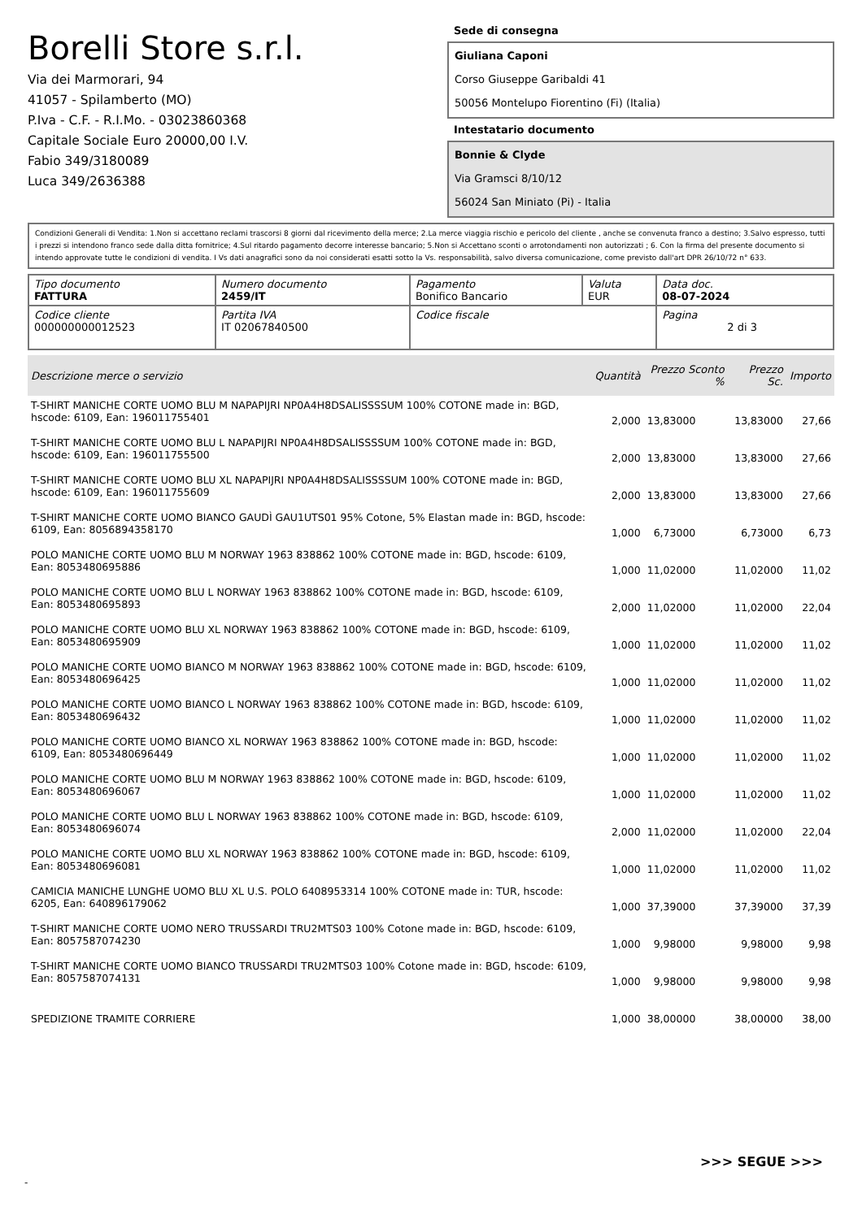Borelli Store s.r.l.
Via dei Marmorari, 94
41057 - Spilamberto (MO)
P.Iva - C.F. - R.I.Mo. - 03023860368
Capitale Sociale Euro 20000,00 I.V.
Fabio 349/3180089
Luca 349/2636388
Sede di consegna
Giuliana Caponi
Corso Giuseppe Garibaldi 41
50056 Montelupo Fiorentino (Fi) (Italia)
Intestatario documento
Bonnie & Clyde
Via Gramsci 8/10/12
56024 San Miniato (Pi) - Italia
Condizioni Generali di Vendita: 1.Non si accettano reclami trascorsi 8 giorni dal ricevimento della merce; 2.La merce viaggia rischio e pericolo del cliente , anche se convenuta franco a destino; 3.Salvo espresso, tutti i prezzi si intendono franco sede dalla ditta fornitrice; 4.Sul ritardo pagamento decorre interesse bancario; 5.Non si Accettano sconti o arrotondamenti non autorizzati ; 6. Con la firma del presente documento si intendo approvate tutte le condizioni di vendita. I Vs dati anagrafici sono da noi considerati esatti sotto la Vs. responsabilità, salvo diversa comunicazione, come previsto dall'art DPR 26/10/72 n° 633.
| Tipo documento FATTURA | Numero documento 2459/IT | Pagamento Bonifico Bancario | Valuta EUR | Data doc. 08-07-2024 |
| Codice cliente 000000000012523 | Partita IVA IT 02067840500 | Codice fiscale | | Pagina 2 di 3 |
| Descrizione merce o servizio | Quantità | Prezzo Sconto % | Prezzo Sc. | Importo |
| --- | --- | --- | --- | --- |
| T-SHIRT MANICHE CORTE UOMO BLU M NAPAPIJRI NP0A4H8DSALISSSSUM 100% COTONE made in: BGD, hscode: 6109, Ean: 196011755401 | 2,000 | 13,83000 | 13,83000 | 27,66 |
| T-SHIRT MANICHE CORTE UOMO BLU L NAPAPIJRI NP0A4H8DSALISSSSUM 100% COTONE made in: BGD, hscode: 6109, Ean: 196011755500 | 2,000 | 13,83000 | 13,83000 | 27,66 |
| T-SHIRT MANICHE CORTE UOMO BLU XL NAPAPIJRI NP0A4H8DSALISSSSUM 100% COTONE made in: BGD, hscode: 6109, Ean: 196011755609 | 2,000 | 13,83000 | 13,83000 | 27,66 |
| T-SHIRT MANICHE CORTE UOMO BIANCO GAUDÌ GAU1UTS01 95% Cotone, 5% Elastan made in: BGD, hscode: 6109, Ean: 8056894358170 | 1,000 | 6,73000 | 6,73000 | 6,73 |
| POLO MANICHE CORTE UOMO BLU M NORWAY 1963 838862 100% COTONE made in: BGD, hscode: 6109, Ean: 8053480695886 | 1,000 | 11,02000 | 11,02000 | 11,02 |
| POLO MANICHE CORTE UOMO BLU L NORWAY 1963 838862 100% COTONE made in: BGD, hscode: 6109, Ean: 8053480695893 | 2,000 | 11,02000 | 11,02000 | 22,04 |
| POLO MANICHE CORTE UOMO BLU XL NORWAY 1963 838862 100% COTONE made in: BGD, hscode: 6109, Ean: 8053480695909 | 1,000 | 11,02000 | 11,02000 | 11,02 |
| POLO MANICHE CORTE UOMO BIANCO M NORWAY 1963 838862 100% COTONE made in: BGD, hscode: 6109, Ean: 8053480696425 | 1,000 | 11,02000 | 11,02000 | 11,02 |
| POLO MANICHE CORTE UOMO BIANCO L NORWAY 1963 838862 100% COTONE made in: BGD, hscode: 6109, Ean: 8053480696432 | 1,000 | 11,02000 | 11,02000 | 11,02 |
| POLO MANICHE CORTE UOMO BIANCO XL NORWAY 1963 838862 100% COTONE made in: BGD, hscode: 6109, Ean: 8053480696449 | 1,000 | 11,02000 | 11,02000 | 11,02 |
| POLO MANICHE CORTE UOMO BLU M NORWAY 1963 838862 100% COTONE made in: BGD, hscode: 6109, Ean: 8053480696067 | 1,000 | 11,02000 | 11,02000 | 11,02 |
| POLO MANICHE CORTE UOMO BLU L NORWAY 1963 838862 100% COTONE made in: BGD, hscode: 6109, Ean: 8053480696074 | 2,000 | 11,02000 | 11,02000 | 22,04 |
| POLO MANICHE CORTE UOMO BLU XL NORWAY 1963 838862 100% COTONE made in: BGD, hscode: 6109, Ean: 8053480696081 | 1,000 | 11,02000 | 11,02000 | 11,02 |
| CAMICIA MANICHE LUNGHE UOMO BLU XL U.S. POLO 6408953314 100% COTONE made in: TUR, hscode: 6205, Ean: 640896179062 | 1,000 | 37,39000 | 37,39000 | 37,39 |
| T-SHIRT MANICHE CORTE UOMO NERO TRUSSARDI TRU2MTS03 100% Cotone made in: BGD, hscode: 6109, Ean: 8057587074230 | 1,000 | 9,98000 | 9,98000 | 9,98 |
| T-SHIRT MANICHE CORTE UOMO BIANCO TRUSSARDI TRU2MTS03 100% Cotone made in: BGD, hscode: 6109, Ean: 8057587074131 | 1,000 | 9,98000 | 9,98000 | 9,98 |
| SPEDIZIONE TRAMITE CORRIERE | 1,000 | 38,00000 | 38,00000 | 38,00 |
>>> SEGUE >>>
-